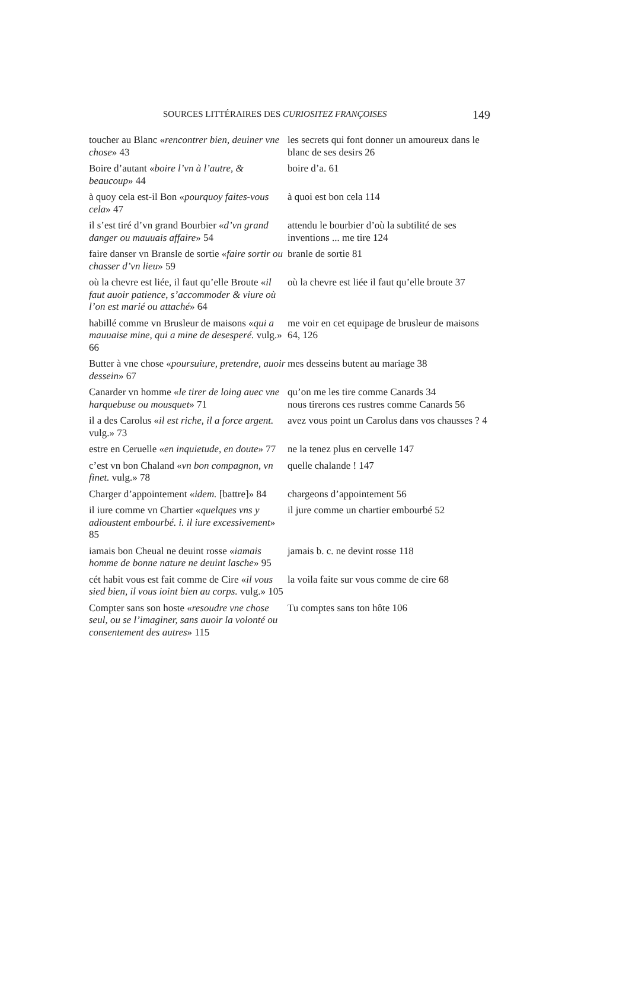SOURCES LITTÉRAIRES DES CURIOSITEZ FRANÇOISES 149
| toucher au Blanc « rencontrer bien, deuiner vne chose » 43 | les secrets qui font donner un amoureux dans le blanc de ses desirs 26 |
| Boire d’autant « boire l’vn à l’autre, & beaucoup » 44 | boire d’a. 61 |
| à quoy cela est-il Bon « pourquoy faites-vous cela » 47 | à quoi est bon cela 114 |
| il s’est tiré d’vn grand Bourbier « d’vn grand danger ou mauuais affaire » 54 | attendu le bourbier d’où la subtilité de ses inventions ... me tire 124 |
| faire danser vn Bransle de sortie « faire sortir ou chasser d’vn lieu » 59 | branle de sortie 81 |
| où la chevre est liée, il faut qu’elle Broute « il faut auoir patience, s’accommoder & viure où l’on est marié ou attaché » 64 | où la chevre est liée il faut qu’elle broute 37 |
| habillé comme vn Brusleur de maisons « qui a mauuaise mine, qui a mine de desesperé. vulg.» 66 | me voir en cet equipage de brusleur de maisons 64, 126 |
| Butter à vne chose « poursuiure, pretendre, auoir dessein » 67 | mes desseins butent au mariage 38 |
| Canarder vn homme « le tirer de loing auec vne harquebuse ou mousquet » 71 | qu’on me les tire comme Canards 34 nous tirerons ces rustres comme Canards 56 |
| il a des Carolus « il est riche, il a force argent. vulg.» 73 | avez vous point un Carolus dans vos chausses ? 4 |
| estre en Ceruelle « en inquietude, en doute » 77 | ne la tenez plus en cervelle 147 |
| c’est vn bon Chaland « vn bon compagnon, vn finet. vulg.» 78 | quelle chalande ! 147 |
| Charger d’appointement « idem. [battre]» 84 | chargeons d’appointement 56 |
| il iure comme vn Chartier « quelques vns y adioustent embourbé. i. il iure excessivement » 85 | il jure comme un chartier embourbé 52 |
| iamais bon Cheual ne deuint rosse « iamais homme de bonne nature ne deuint lasche » 95 | jamais b. c. ne devint rosse 118 |
| cét habit vous est fait comme de Cire « il vous sied bien, il vous ioint bien au corps. vulg.» 105 | la voila faite sur vous comme de cire 68 |
| Compter sans son hoste « resoudre vne chose seul, ou se l’imaginer, sans auoir la volonté ou consentement des autres » 115 | Tu comptes sans ton hôte 106 |